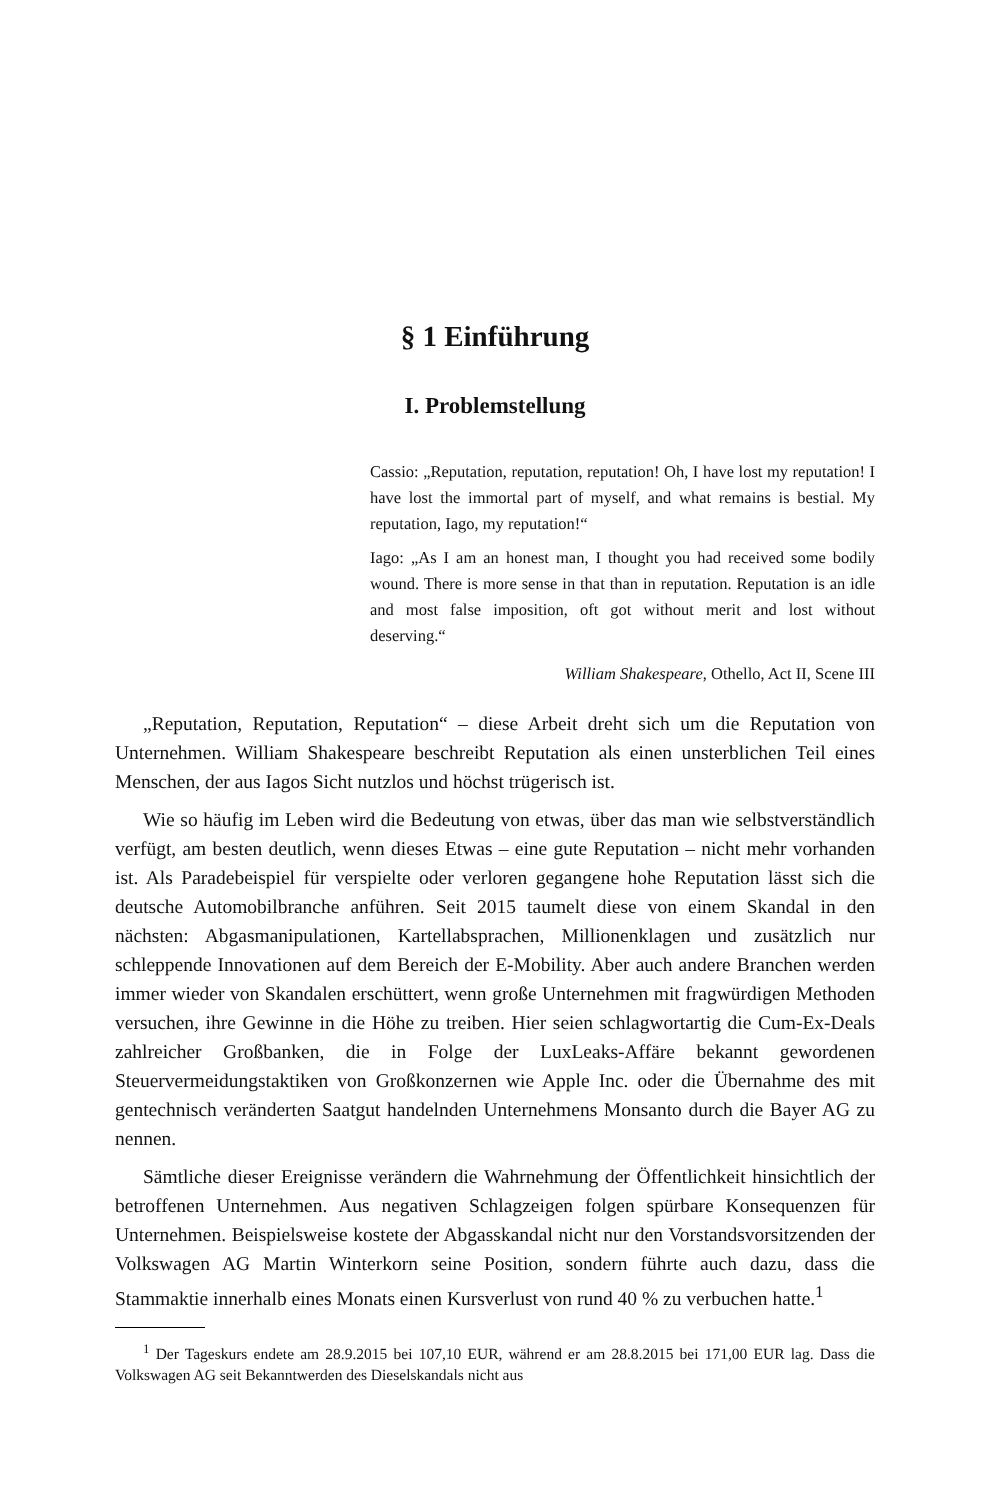§ 1 Einführung
I. Problemstellung
Cassio: „Reputation, reputation, reputation! Oh, I have lost my reputation! I have lost the immortal part of myself, and what remains is bestial. My reputation, Iago, my reputation!“
Iago: „As I am an honest man, I thought you had received some bodily wound. There is more sense in that than in reputation. Reputation is an idle and most false imposition, oft got without merit and lost without deserving.“
William Shakespeare, Othello, Act II, Scene III
„Reputation, Reputation, Reputation“ – diese Arbeit dreht sich um die Reputation von Unternehmen. William Shakespeare beschreibt Reputation als einen unsterblichen Teil eines Menschen, der aus Iagos Sicht nutzlos und höchst trügerisch ist.
Wie so häufig im Leben wird die Bedeutung von etwas, über das man wie selbstverständlich verfügt, am besten deutlich, wenn dieses Etwas – eine gute Reputation – nicht mehr vorhanden ist. Als Paradebeispiel für verspielte oder verloren gegangene hohe Reputation lässt sich die deutsche Automobilbranche anführen. Seit 2015 taumelt diese von einem Skandal in den nächsten: Abgasmanipulationen, Kartellabsprachen, Millionenklagen und zusätzlich nur schleppende Innovationen auf dem Bereich der E-Mobility. Aber auch andere Branchen werden immer wieder von Skandalen erschüttert, wenn große Unternehmen mit fragwürdigen Methoden versuchen, ihre Gewinne in die Höhe zu treiben. Hier seien schlagwortartig die Cum-Ex-Deals zahlreicher Großbanken, die in Folge der LuxLeaks-Affäre bekannt gewordenen Steuervermeidungstaktiken von Großkonzernen wie Apple Inc. oder die Übernahme des mit gentechnisch veränderten Saatgut handelnden Unternehmens Monsanto durch die Bayer AG zu nennen.
Sämtliche dieser Ereignisse verändern die Wahrnehmung der Öffentlichkeit hinsichtlich der betroffenen Unternehmen. Aus negativen Schlagzeigen folgen spürbare Konsequenzen für Unternehmen. Beispielsweise kostete der Abgasskandal nicht nur den Vorstandsvorsitzenden der Volkswagen AG Martin Winterkorn seine Position, sondern führte auch dazu, dass die Stammaktie innerhalb eines Monats einen Kursverlust von rund 40 % zu verbuchen hatte.<sup>1</sup>
<sup>1</sup> Der Tageskurs endete am 28.9.2015 bei 107,10 EUR, während er am 28.8.2015 bei 171,00 EUR lag. Dass die Volkswagen AG seit Bekanntwerden des Dieselskandals nicht aus